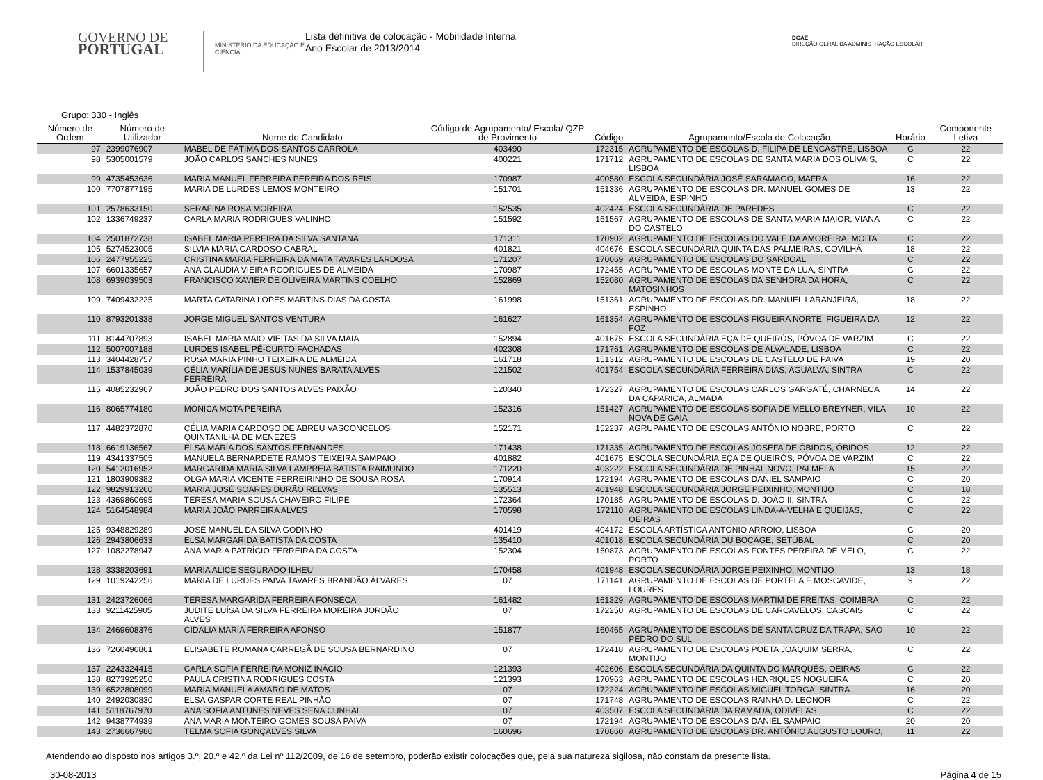GOVERNO DE
PORTUGAL
MINISTÉRIO DA EDUCAÇÃO E CIÊNCIA
Lista definitiva de colocação - Mobilidade Interna
Ano Escolar de 2013/2014
DGAE
DIREÇÃO-GERAL DA ADMINISTRAÇÃO ESCOLAR
Grupo: 330 - Inglês
| Número de Ordem | Número de Utilizador | Nome do Candidato | Código de Agrupamento/ Escola/ QZP de Provimento | Código | Agrupamento/Escola de Colocação | Horário | Componente Letiva |
| --- | --- | --- | --- | --- | --- | --- | --- |
| 97 | 2399076907 | MABEL DE FÁTIMA DOS SANTOS CARROLA | 403490 | 172315 | AGRUPAMENTO DE ESCOLAS D. FILIPA DE LENCASTRE, LISBOA | C | 22 |
| 98 | 5305001579 | JOÃO CARLOS SANCHES NUNES | 400221 | 171712 | AGRUPAMENTO DE ESCOLAS DE SANTA MARIA DOS OLIVAIS, LISBOA | C | 22 |
| 99 | 4735453636 | MARIA MANUEL FERREIRA PEREIRA DOS REIS | 170987 | 400580 | ESCOLA SECUNDÁRIA JOSÉ SARAMAGO, MAFRA | 16 | 22 |
| 100 | 7707877195 | MARIA DE LURDES LEMOS MONTEIRO | 151701 | 151336 | AGRUPAMENTO DE ESCOLAS DR. MANUEL GOMES DE ALMEIDA, ESPINHO | 13 | 22 |
| 101 | 2578633150 | SERAFINA ROSA MOREIRA | 152535 | 402424 | ESCOLA SECUNDÁRIA DE PAREDES | C | 22 |
| 102 | 1336749237 | CARLA MARIA RODRIGUES VALINHO | 151592 | 151567 | AGRUPAMENTO DE ESCOLAS DE SANTA MARIA MAIOR, VIANA DO CASTELO | C | 22 |
| 104 | 2501872738 | ISABEL MARIA PEREIRA DA SILVA SANTANA | 171311 | 170902 | AGRUPAMENTO DE ESCOLAS DO VALE DA AMOREIRA, MOITA | C | 22 |
| 105 | 5274523005 | SILVIA MARIA CARDOSO CABRAL | 401821 | 404676 | ESCOLA SECUNDÁRIA QUINTA DAS PALMEIRAS, COVILHÃ | 18 | 22 |
| 106 | 2477955225 | CRISTINA MARIA FERREIRA DA MATA TAVARES LARDOSA | 171207 | 170069 | AGRUPAMENTO DE ESCOLAS DO SARDOAL | C | 22 |
| 107 | 6601335657 | ANA CLAÚDIA VIEIRA RODRIGUES DE ALMEIDA | 170987 | 172455 | AGRUPAMENTO DE ESCOLAS MONTE DA LUA, SINTRA | C | 22 |
| 108 | 6939039503 | FRANCISCO XAVIER DE OLIVEIRA MARTINS COELHO | 152869 | 152080 | AGRUPAMENTO DE ESCOLAS DA SENHORA DA HORA, MATOSINHOS | C | 22 |
| 109 | 7409432225 | MARTA CATARINA LOPES MARTINS DIAS DA COSTA | 161998 | 151361 | AGRUPAMENTO DE ESCOLAS DR. MANUEL LARANJEIRA, ESPINHO | 18 | 22 |
| 110 | 8793201338 | JORGE MIGUEL SANTOS VENTURA | 161627 | 161354 | AGRUPAMENTO DE ESCOLAS FIGUEIRA NORTE, FIGUEIRA DA FOZ | 12 | 22 |
| 111 | 8144707893 | ISABEL MARIA MAIO VIEITAS DA SILVA MAIA | 152894 | 401675 | ESCOLA SECUNDÁRIA EÇA DE QUEIRÓS, PÓVOA DE VARZIM | C | 22 |
| 112 | 5007007188 | LURDES ISABEL PÉ-CURTO FACHADAS | 402308 | 171761 | AGRUPAMENTO DE ESCOLAS DE ALVALADE, LISBOA | C | 22 |
| 113 | 3404428757 | ROSA MARIA PINHO TEIXEIRA DE ALMEIDA | 161718 | 151312 | AGRUPAMENTO DE ESCOLAS DE CASTELO DE PAIVA | 19 | 20 |
| 114 | 1537845039 | CÉLIA MARÍLIA DE JESUS NUNES BARATA ALVES FERREIRA | 121502 | 401754 | ESCOLA SECUNDÁRIA FERREIRA DIAS, AGUALVA, SINTRA | C | 22 |
| 115 | 4085232967 | JOÃO PEDRO DOS SANTOS ALVES PAIXÃO | 120340 | 172327 | AGRUPAMENTO DE ESCOLAS CARLOS GARGATÉ, CHARNECA DA CAPARICA, ALMADA | 14 | 22 |
| 116 | 8065774180 | MÓNICA MOTA PEREIRA | 152316 | 151427 | AGRUPAMENTO DE ESCOLAS SOFIA DE MELLO BREYNER, VILA NOVA DE GAIA | 10 | 22 |
| 117 | 4482372870 | CÉLIA MARIA CARDOSO DE ABREU VASCONCELOS QUINTANILHA DE MENEZES | 152171 | 152237 | AGRUPAMENTO DE ESCOLAS ANTÓNIO NOBRE, PORTO | C | 22 |
| 118 | 6619136567 | ELSA MARIA DOS SANTOS FERNANDES | 171438 | 171335 | AGRUPAMENTO DE ESCOLAS JOSEFA DE ÓBIDOS, ÓBIDOS | 12 | 22 |
| 119 | 4341337505 | MANUELA BERNARDETE RAMOS TEIXEIRA SAMPAIO | 401882 | 401675 | ESCOLA SECUNDÁRIA EÇA DE QUEIRÓS, PÓVOA DE VARZIM | C | 22 |
| 120 | 5412016952 | MARGARIDA MARIA SILVA LAMPREIA BATISTA RAIMUNDO | 171220 | 403222 | ESCOLA SECUNDÁRIA DE PINHAL NOVO, PALMELA | 15 | 22 |
| 121 | 1803909382 | OLGA MARIA VICENTE FERREIRINHO DE SOUSA ROSA | 170914 | 172194 | AGRUPAMENTO DE ESCOLAS DANIEL SAMPAIO | C | 20 |
| 122 | 9829913260 | MARIA JOSÉ SOARES DURÃO RELVAS | 135513 | 401948 | ESCOLA SECUNDÁRIA JORGE PEIXINHO, MONTIJO | C | 18 |
| 123 | 4369860695 | TERESA MARIA SOUSA CHAVEIRO FILIPE | 172364 | 170185 | AGRUPAMENTO DE ESCOLAS D. JOÃO II, SINTRA | C | 22 |
| 124 | 5164548984 | MARIA JOÃO PARREIRA ALVES | 170598 | 172110 | AGRUPAMENTO DE ESCOLAS LINDA-A-VELHA E QUEIJAS, OEIRAS | C | 22 |
| 125 | 9348829289 | JOSÉ MANUEL DA SILVA GODINHO | 401419 | 404172 | ESCOLA ARTÍSTICA ANTÓNIO ARROIO, LISBOA | C | 20 |
| 126 | 2943806633 | ELSA MARGARIDA BATISTA DA COSTA | 135410 | 401018 | ESCOLA SECUNDÁRIA DU BOCAGE, SETÚBAL | C | 20 |
| 127 | 1082278947 | ANA MARIA PATRÍCIO FERREIRA DA COSTA | 152304 | 150873 | AGRUPAMENTO DE ESCOLAS FONTES PEREIRA DE MELO, PORTO | C | 22 |
| 128 | 3338203691 | MARIA ALICE SEGURADO ILHEU | 170458 | 401948 | ESCOLA SECUNDÁRIA JORGE PEIXINHO, MONTIJO | 13 | 18 |
| 129 | 1019242256 | MARIA DE LURDES PAIVA TAVARES BRANDÃO ÁLVARES | 07 | 171141 | AGRUPAMENTO DE ESCOLAS DE PORTELA E MOSCAVIDE, LOURES | 9 | 22 |
| 131 | 2423726066 | TERESA MARGARIDA FERREIRA FONSECA | 161482 | 161329 | AGRUPAMENTO DE ESCOLAS MARTIM DE FREITAS, COIMBRA | C | 22 |
| 133 | 9211425905 | JUDITE LUÍSA DA SILVA FERREIRA MOREIRA JORDÃO ALVES | 07 | 172250 | AGRUPAMENTO DE ESCOLAS DE CARCAVELOS, CASCAIS | C | 22 |
| 134 | 2469608376 | CIDÁLIA MARIA FERREIRA AFONSO | 151877 | 160465 | AGRUPAMENTO DE ESCOLAS DE SANTA CRUZ DA TRAPA, SÃO PEDRO DO SUL | 10 | 22 |
| 136 | 7260490861 | ELISABETE ROMANA CARREGÃ DE SOUSA BERNARDINO | 07 | 172418 | AGRUPAMENTO DE ESCOLAS POETA JOAQUIM SERRA, MONTIJO | C | 22 |
| 137 | 2243324415 | CARLA SOFIA FERREIRA MONIZ INÁCIO | 121393 | 402606 | ESCOLA SECUNDÁRIA DA QUINTA DO MARQUÊS, OEIRAS | C | 22 |
| 138 | 8273925250 | PAULA CRISTINA RODRIGUES COSTA | 121393 | 170963 | AGRUPAMENTO DE ESCOLAS HENRIQUES NOGUEIRA | C | 20 |
| 139 | 6522808099 | MARIA MANUELA AMARO DE MATOS | 07 | 172224 | AGRUPAMENTO DE ESCOLAS MIGUEL TORGA, SINTRA | 16 | 20 |
| 140 | 2492030830 | ELSA GASPAR CORTE REAL PINHÃO | 07 | 171748 | AGRUPAMENTO DE ESCOLAS RAINHA D. LEONOR | C | 22 |
| 141 | 5118767970 | ANA SOFIA ANTUNES NEVES SENA CUNHAL | 07 | 403507 | ESCOLA SECUNDÁRIA DA RAMADA, ODIVELAS | C | 22 |
| 142 | 9438774939 | ANA MARIA MONTEIRO GOMES SOUSA PAIVA | 07 | 172194 | AGRUPAMENTO DE ESCOLAS DANIEL SAMPAIO | 20 | 20 |
| 143 | 2736667980 | TELMA SOFIA GONÇALVES SILVA | 160696 | 170860 | AGRUPAMENTO DE ESCOLAS DR. ANTÓNIO AUGUSTO LOURO, | 11 | 22 |
Atendendo ao disposto nos artigos 3.º, 20.º e 42.º da Lei nº 112/2009, de 16 de setembro, poderão existir colocações que, pela sua natureza sigilosa, não constam da presente lista.
30-08-2013 Página 4 de 15